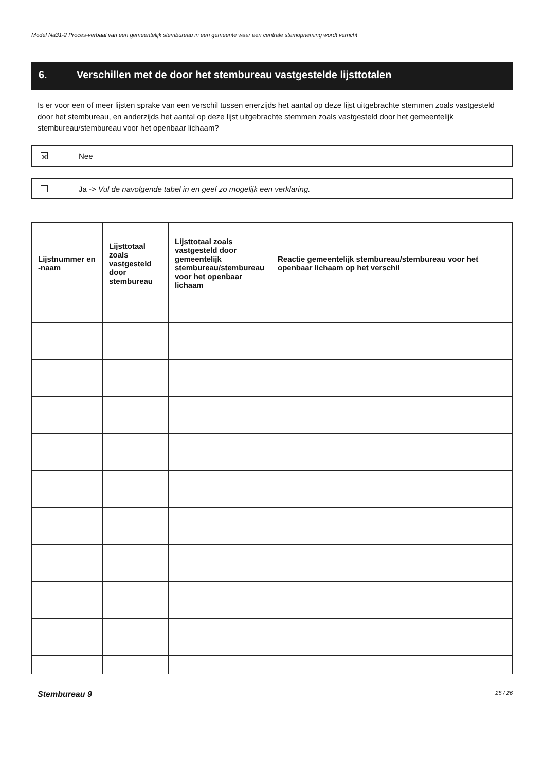Model Na31-2 Proces-verbaal van een gemeentelijk stembureau in een gemeente waar een centrale stemopneming wordt verricht
6. Verschillen met de door het stembureau vastgestelde lijsttotalen
Is er voor een of meer lijsten sprake van een verschil tussen enerzijds het aantal op deze lijst uitgebrachte stemmen zoals vastgesteld door het stembureau, en anderzijds het aantal op deze lijst uitgebrachte stemmen zoals vastgesteld door het gemeentelijk stembureau/stembureau voor het openbaar lichaam?
✕
Nee
Ja -> Vul de navolgende tabel in en geef zo mogelijk een verklaring.
| Lijstnummer en -naam | Lijsttotaal zoals vastgesteld door stembureau | Lijsttotaal zoals vastgesteld door gemeentelijk stembureau/stembureau voor het openbaar lichaam | Reactie gemeentelijk stembureau/stembureau voor het openbaar lichaam op het verschil |
| --- | --- | --- | --- |
Stembureau 9 25 / 26